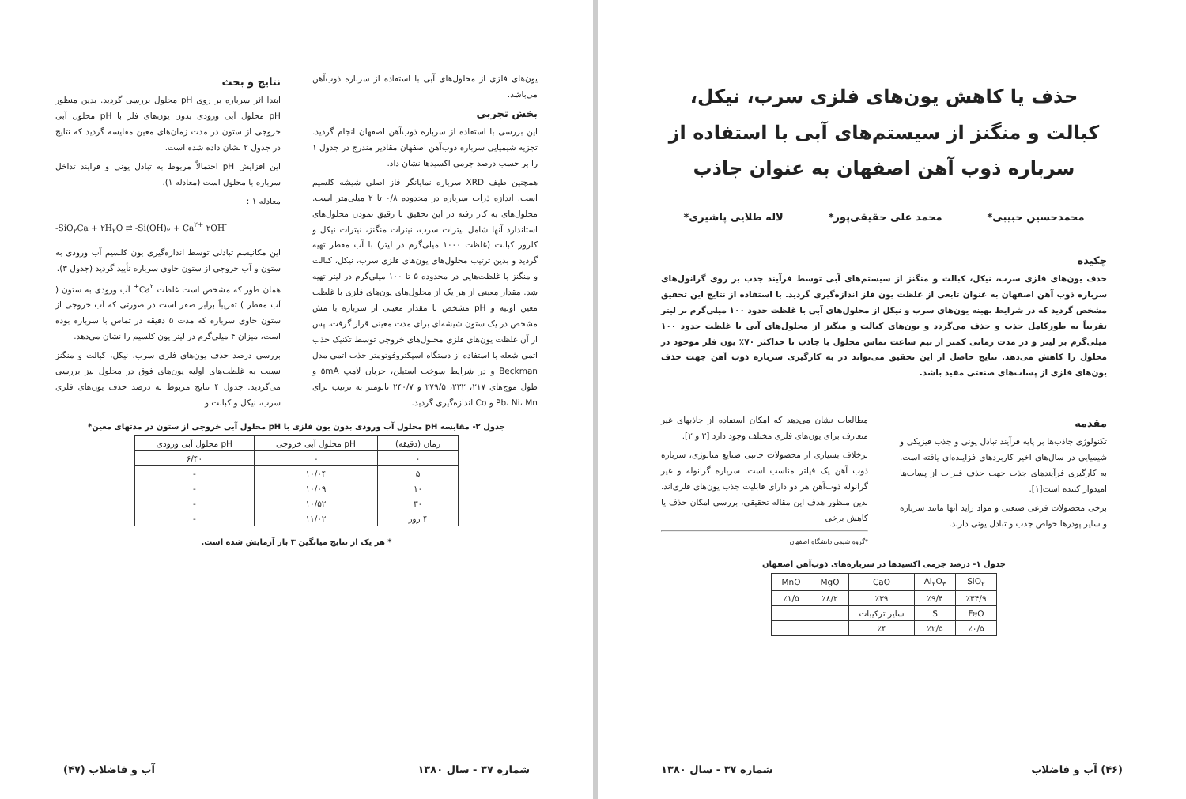حذف یا کاهش یون‌های فلزی سرب، نیکل، کبالت و منگنز از سیستم‌های آبی با استفاده از سرباره ذوب آهن اصفهان به عنوان جاذب
محمدحسین حبیبی* محمد علی حقیقی‌پور* لاله طلایی پاشیری*
چکیده
حذف یون‌های فلزی سرب، نیکل، کبالت و منگنز از سیستم‌های آبی توسط فرآیند جذب بر روی گرانول‌های سرباره ذوب آهن اصفهان به عنوان تابعی از غلظت یون فلز اندازه‌گیری گردید. با استفاده از نتایج این تحقیق مشخص گردید که در شرایط بهینه یون‌های سرب و نیکل از محلول‌های آبی با غلظت حدود ۱۰۰ میلی‌گرم بر لیتر تقریباً به طورکامل جذب و حذف می‌گردد و یون‌های کبالت و منگنز از محلول‌های آبی با غلظت حدود ۱۰۰ میلی‌گرم بر لیتر و در مدت زمانی کمتر از نیم ساعت تماس محلول با جاذب تا حداکثر ۷۰٪ یون فلز موجود در محلول را کاهش می‌دهد. نتایج حاصل از این تحقیق می‌تواند در به کارگیری سرباره ذوب آهن جهت حذف یون‌های فلزی از پساب‌های صنعتی مفید باشد.
مقدمه
تکنولوژی جاذب‌ها بر پایه فرآیند تبادل یونی و جذب فیزیکی و شیمیایی در سال‌های اخیر کاربردهای فزاینده‌ای یافته است. به کارگیری فرآیندهای جذب جهت حذف فلزات از پساب‌ها امیدوار کننده است[۱].
برخی محصولات فرعی صنعتی و مواد زاید آنها مانند سرباره و سایر پودرها خواص جذب و تبادل یونی دارند.
مطالعات نشان می‌دهد که امکان استفاده از جاذبهای غیر متعارف برای یون‌های فلزی مختلف وجود دارد [۳ و ۲].
برخلاف بسیاری از محصولات جانبی صنایع متالوژی، سرباره ذوب آهن یک فیلتر مناسب است. سرباره گرانوله و غیر گرانوله ذوب‌آهن هر دو دارای قابلیت جذب یون‌های فلزی‌اند. بدین منظور هدف این مقاله تحقیقی، بررسی امکان حذف یا کاهش برخی
*گروه شیمی دانشگاه اصفهان
جدول ۱- درصد جرمی اکسیدها در سرباره‌های ذوب‌آهن اصفهان
| SiO<sub>۲</sub> | Al<sub>۲</sub>O<sub>۳</sub> | CaO | MgO | MnO |
| ٪۳۴/۹ | ٪۹/۴ | ٪۳۹ | ٪۸/۲ | ٪۱/۵ |
| FeO | S | سایر ترکیبات | | |
| ٪۰/۵ | ٪۲/۵ | ٪۴ | | |
(۴۶) آب و فاضلاب شماره ۳۷ - سال ۱۳۸۰
یون‌های فلزی از محلول‌های آبی با استفاده از سرباره ذوب‌آهن می‌باشد.
بخش تجربی
این بررسی با استفاده از سرباره ذوب‌آهن اصفهان انجام گردید. تجزیه شیمیایی سرباره ذوب‌آهن اصفهان مقادیر مندرج در جدول ۱ را بر حسب درصد جرمی اکسیدها نشان داد.
همچنین طیف XRD سرباره نمایانگر فاز اصلی شیشه کلسیم است. اندازه ذرات سرباره در محدوده ۰/۸ تا ۲ میلی‌متر است. محلول‌های به کار رفته در این تحقیق با رقیق نمودن محلول‌های استاندارد آنها شامل نیترات سرب، نیترات منگنز، نیترات نیکل و کلرور کبالت (غلظت ۱۰۰۰ میلی‌گرم در لیتر) با آب مقطر تهیه گردید و بدین ترتیب محلول‌های یون‌های فلزی سرب، نیکل، کبالت و منگنز با غلظت‌هایی در محدوده ۵ تا ۱۰۰ میلی‌گرم در لیتر تهیه شد. مقدار معینی از هر یک از محلول‌های یون‌های فلزی با غلظت معین اولیه و pH مشخص با مقدار معینی از سرباره با مش مشخص در یک ستون شیشه‌ای برای مدت معینی قرار گرفت. پس از آن غلظت یون‌های فلزی محلول‌های خروجی توسط تکنیک جذب اتمی شعله با استفاده از دستگاه اسپکتروفوتومتر جذب اتمی مدل Beckman و در شرایط سوخت استیلن، جریان لامپ ۵mA و طول موج‌های ۲۱۷، ۲۳۲، ۲۷۹/۵ و ۲۴۰/۷ نانومتر به ترتیب برای Pb، Ni، Mn و Co اندازه‌گیری گردید.
نتایج و بحث
ابتدا اثر سرباره بر روی pH محلول بررسی گردید. بدین منظور pH محلول آبی ورودی بدون یون‌های فلز با pH محلول آبی خروجی از ستون در مدت زمان‌های معین مقایسه گردید که نتایج در جدول ۲ نشان داده شده است.
این افزایش pH احتمالاً مربوط به تبادل یونی و فرایند تداخل سرباره با محلول است (معادله ۱).
معادله ۱ :
-SiO<sub>۲</sub>Ca + ۲H<sub>۲</sub>O ⇄ -Si(OH)<sub>۲</sub> + Ca<sup>۲+</sup> ۲OH<sup>-</sup>
این مکانیسم تبادلی توسط اندازه‌گیری یون کلسیم آب ورودی به ستون و آب خروجی از ستون حاوی سرباره تأیید گردید (جدول ۳).
همان طور که مشخص است غلظت Ca<sup>۲+</sup> آب ورودی به ستون ( آب مقطر ) تقریباً برابر صفر است در صورتی که آب خروجی از ستون حاوی سرباره که مدت ۵ دقیقه در تماس با سرباره بوده است، میزان ۴ میلی‌گرم در لیتر یون کلسیم را نشان می‌دهد.
بررسی درصد حذف یون‌های فلزی سرب، نیکل، کبالت و منگنز نسبت به غلظت‌های اولیه یون‌های فوق در محلول نیز بررسی می‌گردید. جدول ۴ نتایج مربوط به درصد حذف یون‌های فلزی سرب، نیکل و کبالت و
جدول ۲- مقایسه pH محلول آب ورودی بدون یون فلزی با pH محلول آبی خروجی از ستون در مدتهای معین*
| زمان (دقیقه) | pH محلول آبی خروجی | pH محلول آبی ورودی |
| --- | --- | --- |
| ۰ | - | ۶/۴۰ |
| ۵ | ۱۰/۰۴ | - |
| ۱۰ | ۱۰/۰۹ | - |
| ۳۰ | ۱۰/۵۲ | - |
| ۴ روز | ۱۱/۰۲ | - |
* هر یک از نتایج میانگین ۳ بار آزمایش شده است.
شماره ۳۷ - سال ۱۳۸۰ آب و فاضلاب (۴۷)